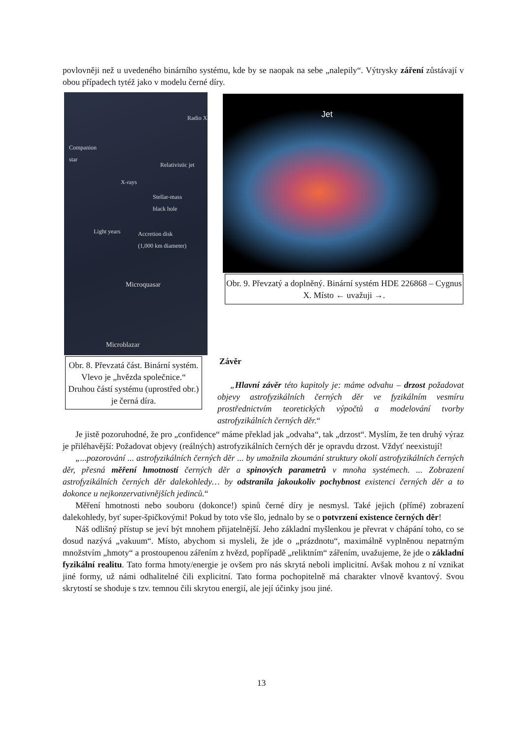povlovněji než u uvedeného binárního systému, kde by se naopak na sebe „nalepily“. Výtrysky záření zůstávají v obou případech tytéž jako v modelu černé díry.
Radio X
Companion
star
Relativistic jet
X-rays
Stellar-mass
black hole
Accretion disk
(1,000 km diameter)
Light years
Microquasar
Microblazar
Obr. 8. Převzatá část. Binární systém. Vlevo je „hvězda společnice.“ Druhou částí systému (uprostřed obr.) je černá díra.
Jet
Obr. 9. Převzatý a doplněný. Binární systém HDE 226868 – Cygnus X. Místo ← uvažuji →.
Závěr
„Hlavní závěr této kapitoly je: máme odvahu – drzost požadovat objevy astrofyzikálních černých děr ve fyzikálním vesmíru prostřednictvím teoretických výpočtů a modelování tvorby astrofyzikálních černých děr.“
Je jistě pozoruhodné, že pro „confidence“ máme překlad jak „odvaha“, tak „drzost“. Myslím, že ten druhý výraz je přiléhavější: Požadovat objevy (reálných) astrofyzikálních černých děr je opravdu drzost. Vždyť neexistují!
„...pozorování ... astrofyzikálních černých děr ... by umožnila zkoumání struktury okolí astrofyzikálních černých děr, přesná měření hmotností černých děr a spinových parametrů v mnoha systémech. ... Zobrazení astrofyzikálních černých děr dalekohledy… by odstranila jakoukoliv pochybnost existenci černých děr a to dokonce u nejkonzervativnějších jedinců.“
Měření hmotnosti nebo souboru (dokonce!) spinů černé díry je nesmysl. Také jejich (přímé) zobrazení dalekohledy, byť super-špičkovými! Pokud by toto vše šlo, jednalo by se o potvrzení existence černých děr!
Náš odlišný přístup se jeví být mnohem přijatelnější. Jeho základní myšlenkou je převrat v chápání toho, co se dosud nazývá „vakuum“. Místo, abychom si mysleli, že jde o „prázdnotu“, maximálně vyplněnou nepatrným množstvím „hmoty“ a prostoupenou zářením z hvězd, popřípadě „reliktním“ zářením, uvažujeme, že jde o základní fyzikální realitu. Tato forma hmoty/energie je ovšem pro nás skrytá neboli implicitní. Avšak mohou z ní vznikat jiné formy, už námi odhalitelné čili explicitní. Tato forma pochopitelně má charakter vlnově kvantový. Svou skrytostí se shoduje s tzv. temnou čili skrytou energií, ale její účinky jsou jiné.
13